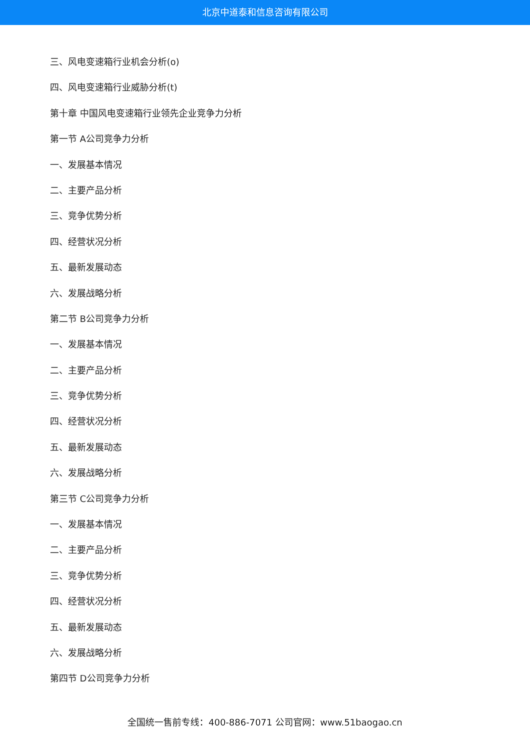北京中道泰和信息咨询有限公司
三、风电变速箱行业机会分析(o)
四、风电变速箱行业威胁分析(t)
第十章 中国风电变速箱行业领先企业竞争力分析
第一节 A公司竞争力分析
一、发展基本情况
二、主要产品分析
三、竞争优势分析
四、经营状况分析
五、最新发展动态
六、发展战略分析
第二节 B公司竞争力分析
一、发展基本情况
二、主要产品分析
三、竞争优势分析
四、经营状况分析
五、最新发展动态
六、发展战略分析
第三节 C公司竞争力分析
一、发展基本情况
二、主要产品分析
三、竞争优势分析
四、经营状况分析
五、最新发展动态
六、发展战略分析
第四节 D公司竞争力分析
全国统一售前专线：400-886-7071 公司官网：www.51baogao.cn